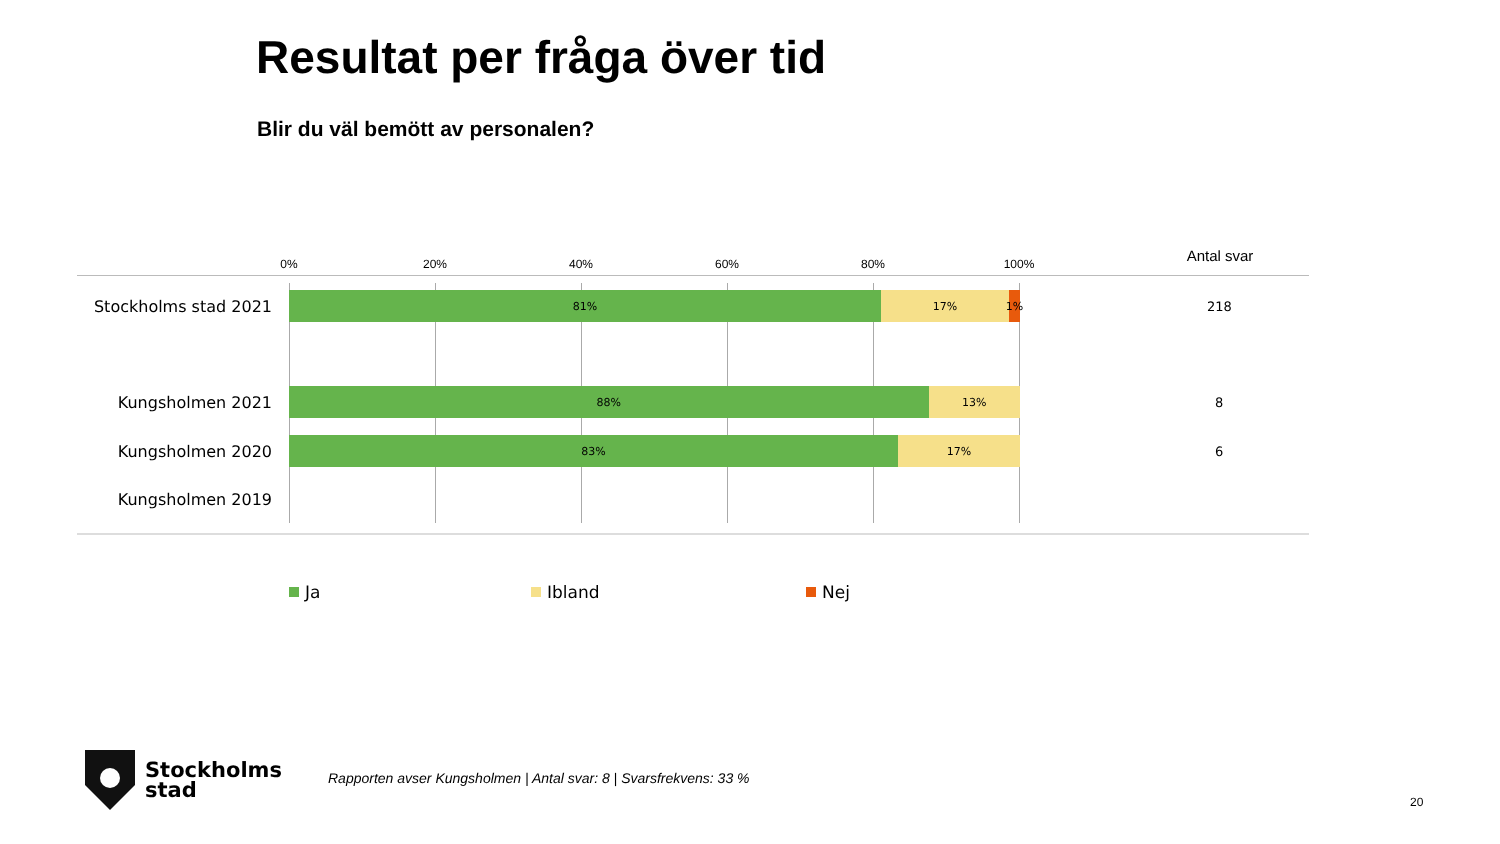Resultat per fråga över tid
Blir du väl bemött av personalen?
0% 20% 40% 60% 80% 100% Antal svar
Stockholms stad 2021
81% 17% 1% 218
Kungsholmen 2021
88% 13% 8
Kungsholmen 2020
83% 17% 6
Kungsholmen 2019
Ja Ibland Nej
Stockholms
stad
Rapporten avser Kungsholmen | Antal svar: 8 | Svarsfrekvens: 33 %
20